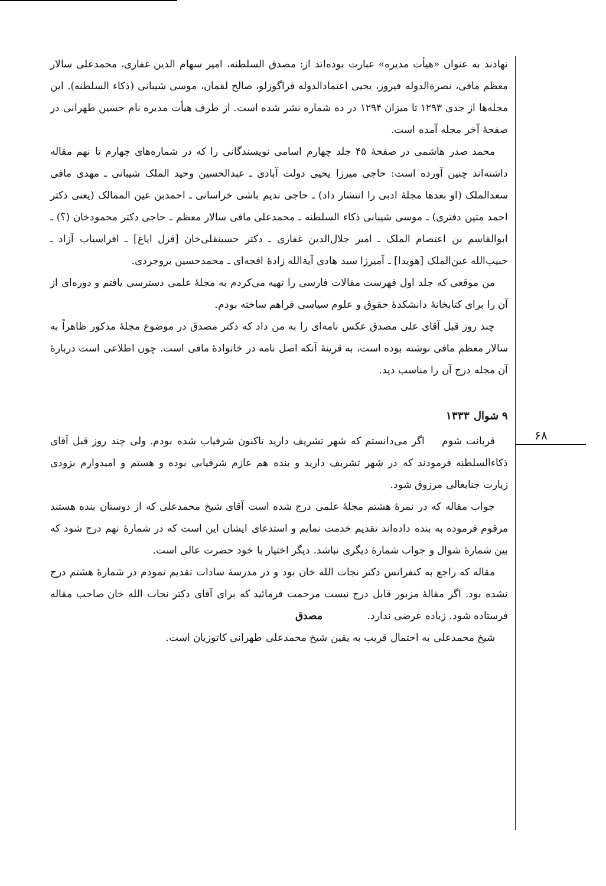۶۸
نهادند به عنوان «هیأت مدیره» عبارت بوده‌اند از: مصدق السلطنه، امیر سهام الدین غفاری، محمدعلی سالار معظم مافی، نصرةالدوله فیروز، یحیی اعتمادالدوله قراگوزلو، صالح لقمان، موسی شیبانی (ذکاء السلطنه). این مجله‌ها از جدی ۱۲۹۳ تا میزان ۱۲۹۴ در ده شماره نشر شده است. از طرف هیأت مدیره نام حسین طهرانی در صفحهٔ آخر مجله آمده است.
محمد صدر هاشمی در صفحهٔ ۴۵ جلد چهارم اسامی نویسندگانی را که در شماره‌های چهارم تا نهم مقاله داشته‌اند چنین آورده است: حاجی میرزا یحیی دولت آبادی ـ عبدالحسین وحید الملک شیبانی ـ مهدی مافی سعدالملک (او بعدها مجلهٔ ادبی را انتشار داد) ـ حاجی ندیم باشی خراسانی ـ احمدبن عین الممالک (یعنی دکتر احمد متین دفتری) ـ موسی شیبانی ذکاء السلطنه ـ محمدعلی مافی سالار معظم ـ حاجی دکتر محمودخان (؟) ـ ابوالقاسم بن اعتصام الملک ـ امیر جلال‌الدین غفاری ـ دکتر حسینقلی‌خان [قزل ایاغ] ـ افراسیاب آزاد ـ حبیب‌الله عین‌الملک [هویدا] ـ آمیرزا سید هادی آیةالله زادهٔ افجه‌ای ـ محمدحسین بروجردی.
من موقعی که جلد اول فهرست مقالات فارسی را تهیه می‌کردم به مجلهٔ علمی دسترسی یافتم و دوره‌ای از آن را برای کتابخانهٔ دانشکدهٔ حقوق و علوم سیاسی فراهم ساخته بودم.
چند روز قبل آقای علی مصدق عکس نامه‌ای را به من داد که دکتر مصدق در موضوع مجلهٔ مذکور ظاهراً به سالار معظم مافی نوشته بوده است، به قرینهٔ آنکه اصل نامه در خانوادهٔ مافی است. چون اطلاعی است دربارهٔ آن مجله درج آن را مناسب دید.
۹ شوال ۱۳۳۳
قربانت شوم اگر می‌دانستم که شهر تشریف دارید تاکنون شرفیاب شده بودم. ولی چند روز قبل آقای ذکاءالسلطنه فرمودند که در شهر تشریف دارید و بنده هم عازم شرفیابی بوده و هستم و امیدوارم بزودی زیارت جنابعالی مرزوق شود.
جواب مقاله که در نمرهٔ هشتم مجلهٔ علمی درج شده است آقای شیخ محمدعلی که از دوستان بنده هستند مرقوم فرموده به بنده داده‌اند تقدیم خدمت نمایم و استدعای ایشان این است که در شمارهٔ نهم درج شود که بین شمارهٔ شوال و جواب شمارهٔ دیگری نباشد. دیگر اختیار با خود حضرت عالی است.
مقاله که راجع به کنفرانس دکتر نجات الله خان بود و در مدرسهٔ سادات تقدیم نمودم در شمارهٔ هشتم درج نشده بود. اگر مقالهٔ مزبور قابل درج نیست مرحمت فرمائید که برای آقای دکتر نجات الله خان صاحب مقاله فرستاده شود. زیاده عرضی ندارد. مصدق
شیخ محمدعلی به احتمال قریب به یقین شیخ محمدعلی طهرانی کاتوزیان است.